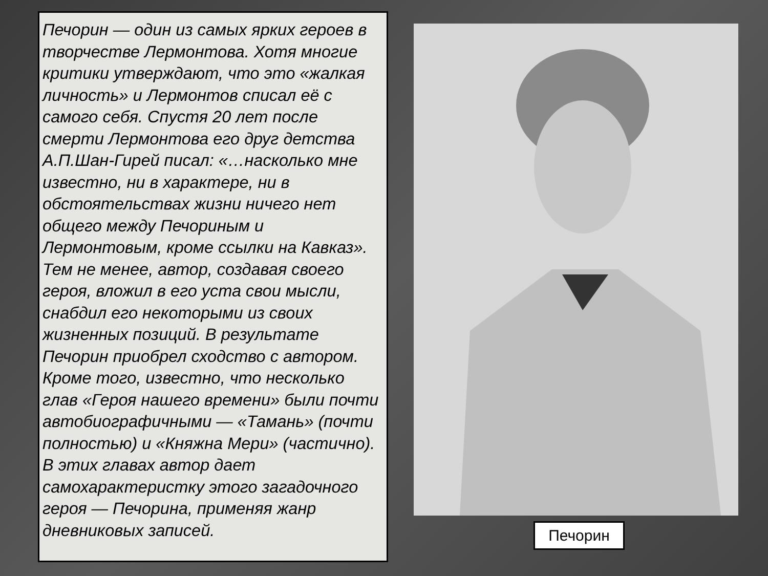Печорин — один из самых ярких героев в творчестве Лермонтова. Хотя многие критики утверждают, что это «жалкая личность» и Лермонтов списал её с самого себя. Спустя 20 лет после смерти Лермонтова его друг детства А.П.Шан-Гирей писал: «…насколько мне известно, ни в характере, ни в обстоятельствах жизни ничего нет общего между Печориным и Лермонтовым, кроме ссылки на Кавказ». Тем не менее, автор, создавая своего героя, вложил в его уста свои мысли, снабдил его некоторыми из своих жизненных позиций. В результате Печорин приобрел сходство с автором. Кроме того, известно, что несколько глав «Героя нашего времени» были почти автобиографичными — «Тамань» (почти полностью) и «Княжна Мери» (частично). В этих главах автор дает самохарактеристку этого загадочного героя — Печорина, применяя жанр дневниковых записей.
Печорин